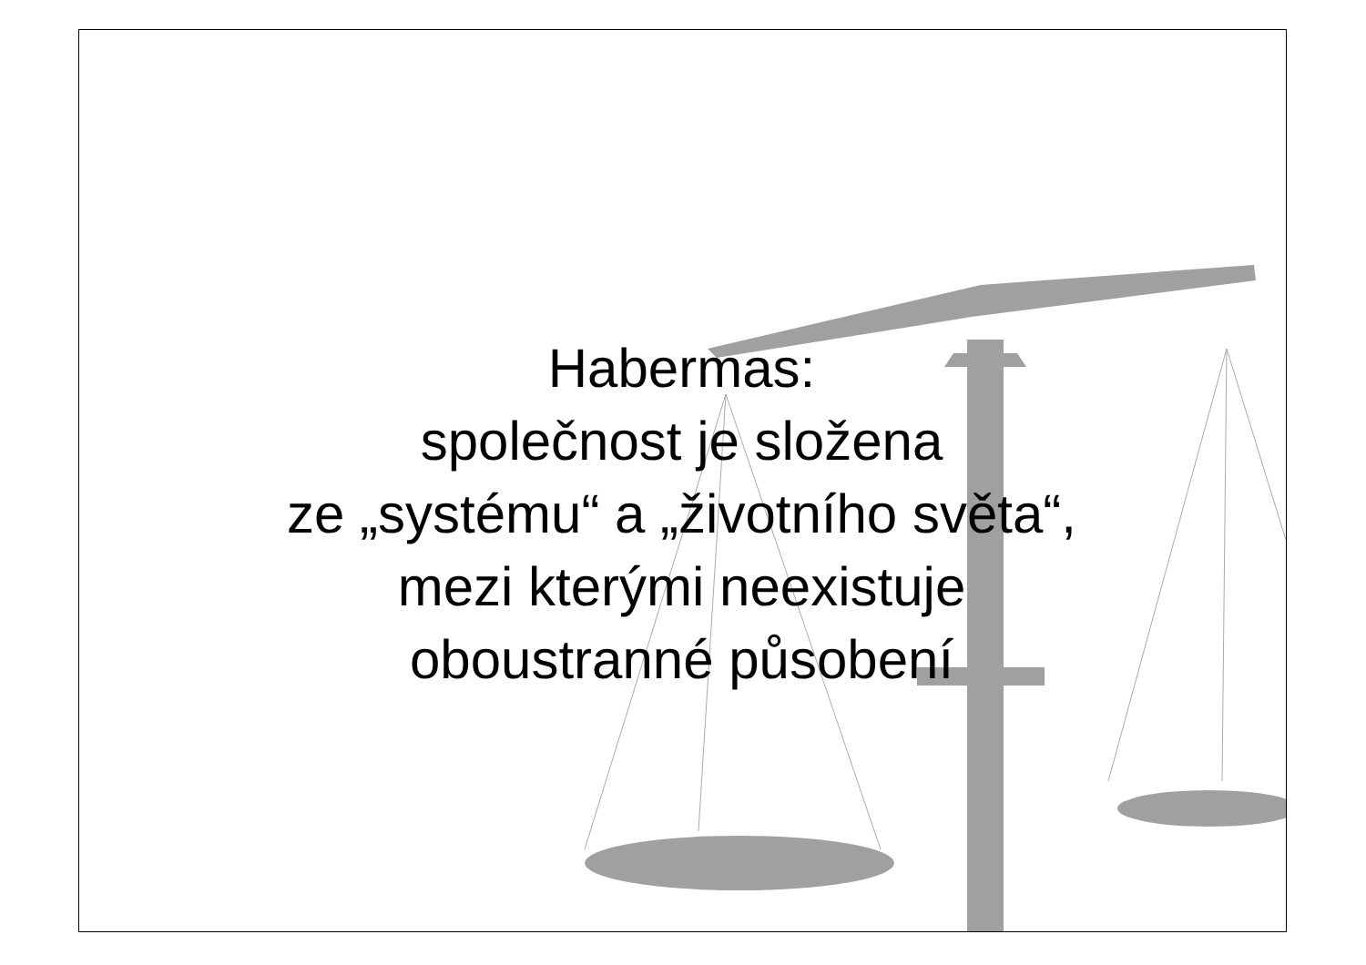Habermas:
společnost je složena
ze „systému“ a „životního světa“,
mezi kterými neexistuje
oboustranné působení